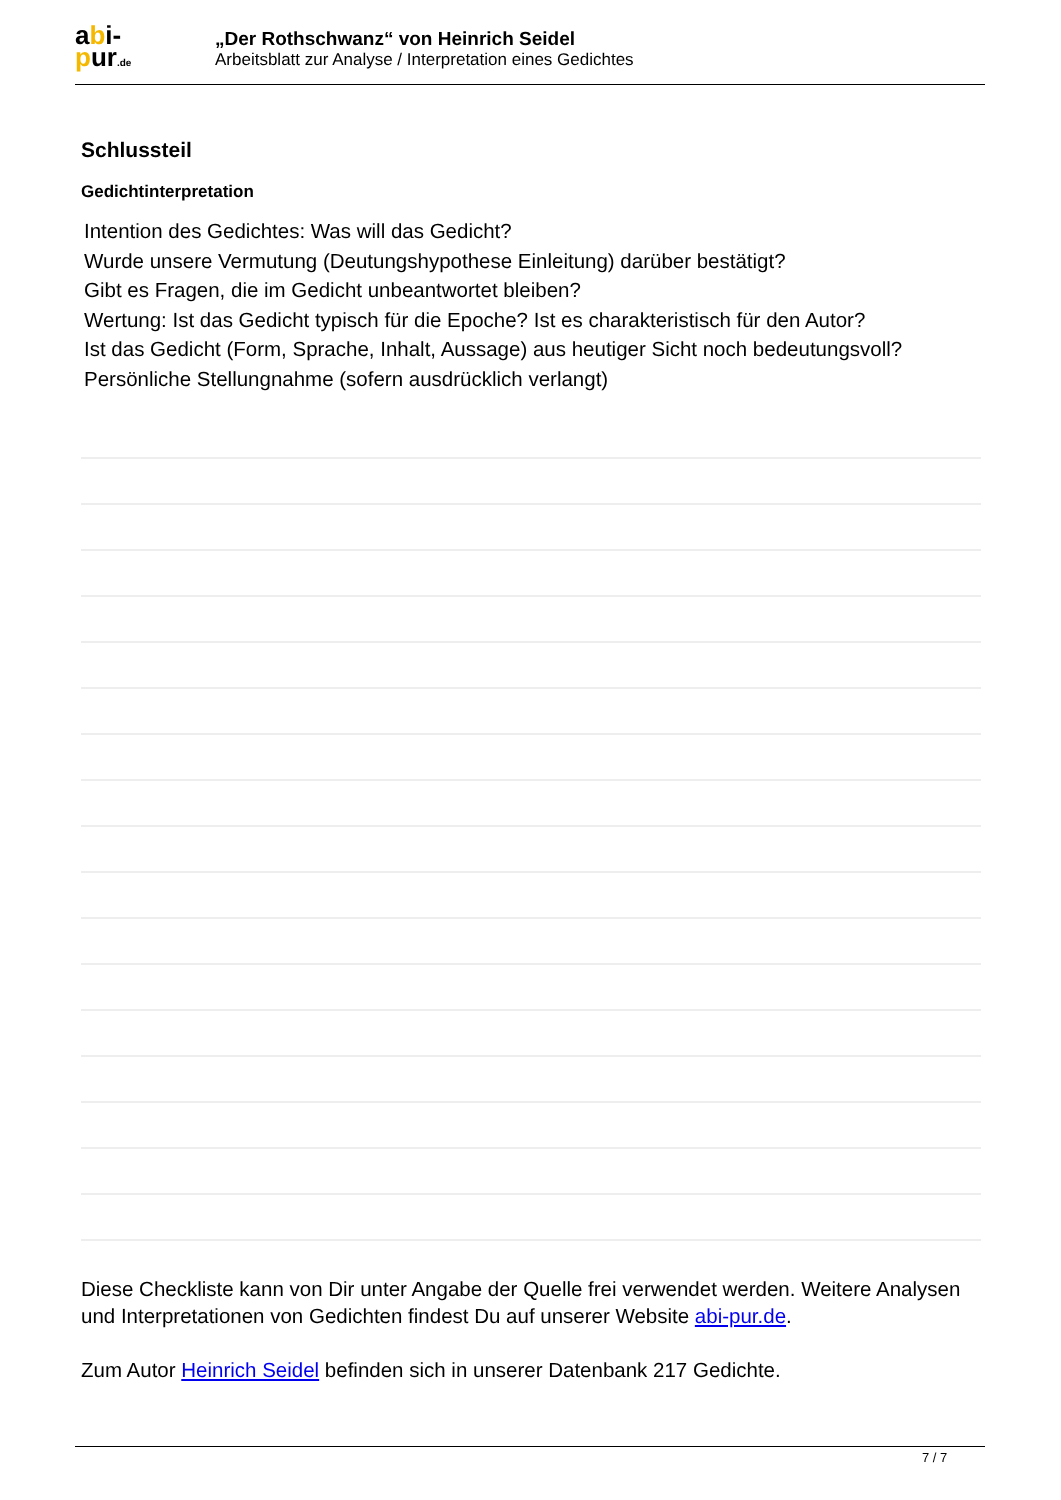abi-
pur.de
„Der Rothschwanz“ von Heinrich Seidel
Arbeitsblatt zur Analyse / Interpretation eines Gedichtes
Schlussteil
Gedichtinterpretation
Intention des Gedichtes: Was will das Gedicht?
Wurde unsere Vermutung (Deutungshypothese Einleitung) darüber bestätigt?
Gibt es Fragen, die im Gedicht unbeantwortet bleiben?
Wertung: Ist das Gedicht typisch für die Epoche? Ist es charakteristisch für den Autor?
Ist das Gedicht (Form, Sprache, Inhalt, Aussage) aus heutiger Sicht noch bedeutungsvoll?
Persönliche Stellungnahme (sofern ausdrücklich verlangt)
Diese Checkliste kann von Dir unter Angabe der Quelle frei verwendet werden. Weitere Analysen und Interpretationen von Gedichten findest Du auf unserer Website abi-pur.de.
Zum Autor Heinrich Seidel befinden sich in unserer Datenbank 217 Gedichte.
7 / 7